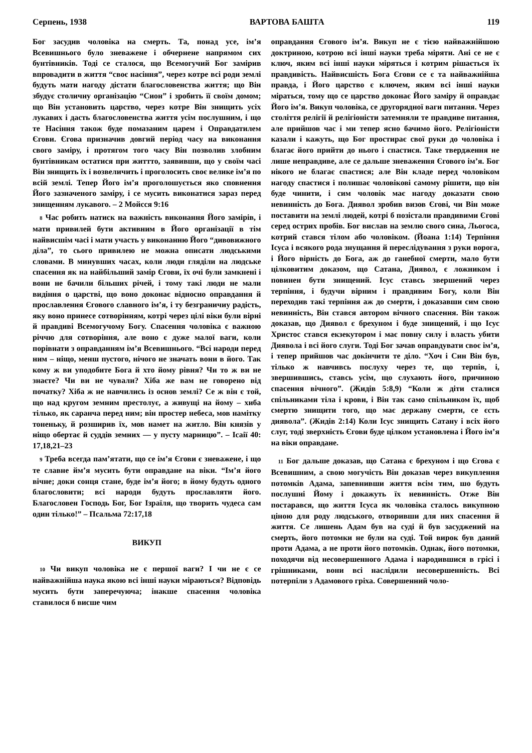Серпень, 1938 ВАРТОВА БАШТА 119
Бог засудив чоловіка на смерть. Та, понад усе, ім’я Всевишнього було зневажене і обчернене напрямом сих бунтівників. Тоді се сталося, що Всемогучий Бог замірив впровадити в життя “своє насіння”, через котре всі роди землі будуть мати нагоду дістати благословенства життя; що Він збудує столичну організацію “Сион” і зробить її своїм домом; що Він установить царство, через котре Він знищить усіх лукавих і дасть благословенства життя усім послушним, і що те Насіння також буде помазаним царем і Оправдатилем Єгови. Єгова призначив довгий період часу на виконання свого заміру, і протягом того часу Він позволив злобним бунтівникам остатися при життто, заявивши, що у своїм часі Він знищить їх і возвеличить і проголосить своє велике ім’я по всій землі. Тепер Його ім’я проголошується яко сповнення Його зазначеного заміру, і се мусить виконатися зараз перед знищенням лукавого. – 2 Мойсся 9:16
8 Час робить натиск на важність виконання Його замірів, і мати привилей бути активним в Його організації в тім найвисшім часі і мати участь у виконанню Його “дивовижного діла”, то сього привилею не можна описати людськими словами. В минувших часах, коли люди гляділи на людське спасення як на найбільший замір Єгови, їх очі були замкнені і вони не бачили більших річей, і тому такі люди не мали видіння о царстві, що воно доконає відносно оправдання й прославлення Єгового славного ім’я, і ту безграничиу радість, яку воно принесе сотворінням, котрі через цілі віки були вірні й правдиві Всемогучому Богу. Спасення чоловіка є важною річчю для сотворіння, але воно є дуже малої ваги, коли порівнати з оправданням ім’я Всевишнього. “Всі народи перед ним – ніщо, менш пустого, нічого не значать вони в його. Так кому ж ви уподобите Бога й хто йому рівня? Чи то ж ви не знаєте? Чи ви не чували? Хіба же вам не говорено від початку? Хіба ж не навчились із основ землі? Се ж він є той, що над кругом земним престолує, а живущі на йому – хиба тілько, як саранча перед ним; він простер небеса, мов намітку тоненьку, й розширив їх, мов намет на житло. Він князів у ніщо обертає й суддів земних — у пусту марницю”. – Ісаії 40: 17,18,21–23
9 Треба всегда пам’ятати, що се ім’я Єгови є зневажене, і що те славне йм’я мусить бути оправдане на віки. “Ім’я його вічне; доки сонця стане, буде ім’я його; в йому будуть одного благословити; всі народи будуть прославляти його. Благословен Господь Бог, Бог Ізраїля, що творить чудеса сам один тілько!” – Псальма 72:17,18
ВИКУП
10 Чи викуп чоловіка не є першої ваги? І чи не є се найважнійша наука якою всі інші науки міраються? Відповідь мусить бути заперечуюча; інакше спасення чоловіка ставилося б висше чим
оправдання Єгового ім’я. Викуп не є тією найважнійшою доктриною, котрою всі інші науки треба міряти. Ані се не є ключ, яким всі інші науки міряться і котрим рішається їх правдивість. Найвисшість Бога Єгови се є та найважнійша правда, і Його царство є ключем, яким всі інші науки міраться, тому що се царство доконає Його заміру й оправдає Його ім’я. Викуп чоловіка, се другорядної ваги питання. Через століття релігії й релігіоністи затемняли те правдиве питання, але прийшов час і ми тепер ясно бачимо його. Релігіоністи казали і кажуть, що Бог простирає свої руки до чоловіка і благає його прийти до нього і спастися. Таке твердження не лише неправдиве, але се дальше зневаження Єгового ім’я. Бог нікого не благає спастися; але Він кладе перед чоловіком нагоду спастися і полишає чоловікові самому рішити, що він буде чинити, і сим чоловік має нагоду доказати свою невинність до Бога. Диявол зробив визов Єгові, чи Він може поставити на землі людей, котрі б позістали правдивими Єгові серед острих пробів. Бог вислав на землю свого сина, Льогоса, котрий стався тілом або чоловіком. (Йоана 1:14) Терпіння Ісуса і всякого рода знущання й переслідування з руки ворога, і Його вірність до Бога, аж до ганебної смерти, мало бути цілковитим доказом, що Сатана, Диявол, є ложником і повинен бути знищений. Ісус ставсь звершений через терпіння, і будучи вірним і правдивим Богу, коли Він переходив такі терпіння аж до смерти, і доказавши сим свою невинність, Він стався автором вічного спасення. Він також доказав, що Диявол є брехуном і буде знищений, і що Ісус Христос стався екзекутором і має повну силу і власть убити Диявола і всі його слуги. Тоді Бог зачав оправдувати своє ім’я, і тепер прийшов час докінчити те діло. “Хоч і Син Він був, тілько ж навчивсь послуху через те, що терпів, і, звершившись, ставсь усім, що слухають його, причиною спасення вічного”. (Жидів 5:8,9) “Коли ж діти сталися спільниками тіла і крови, і Він так само спільником їх, щоб смертю знищити того, що має державу смерти, се єсть диявола”. (Жидів 2:14) Коли Ісус знищить Сатану і всіх його слуг, тоді зверхність Єгови буде цілком установлена і Його ім’я на віки оправдане.
11 Бог дальше доказав, що Сатана є брехуном і що Єгова є Всевишним, а свою могучість Він доказав через викуплення потомків Адама, запевнивши життя всім тим, шо будуть послушні Йому і докажуть їх невинність. Отже Він постарався, що життя Ісуса як чоловіка сталось викупною ціною для роду людського, отворивши для них спасення й життя. Се лишень Адам був на суді й був засуджений на смерть, його потомки не були на суді. Той вирок був даний проти Адама, а не проти його потомків. Однак, його потомки, походячи від несовершенного Адама і народившися в грісі і грішниками, вони всі наслідили несовершенність. Всі потерпіли з Адамового гріха. Совершенний чоло-